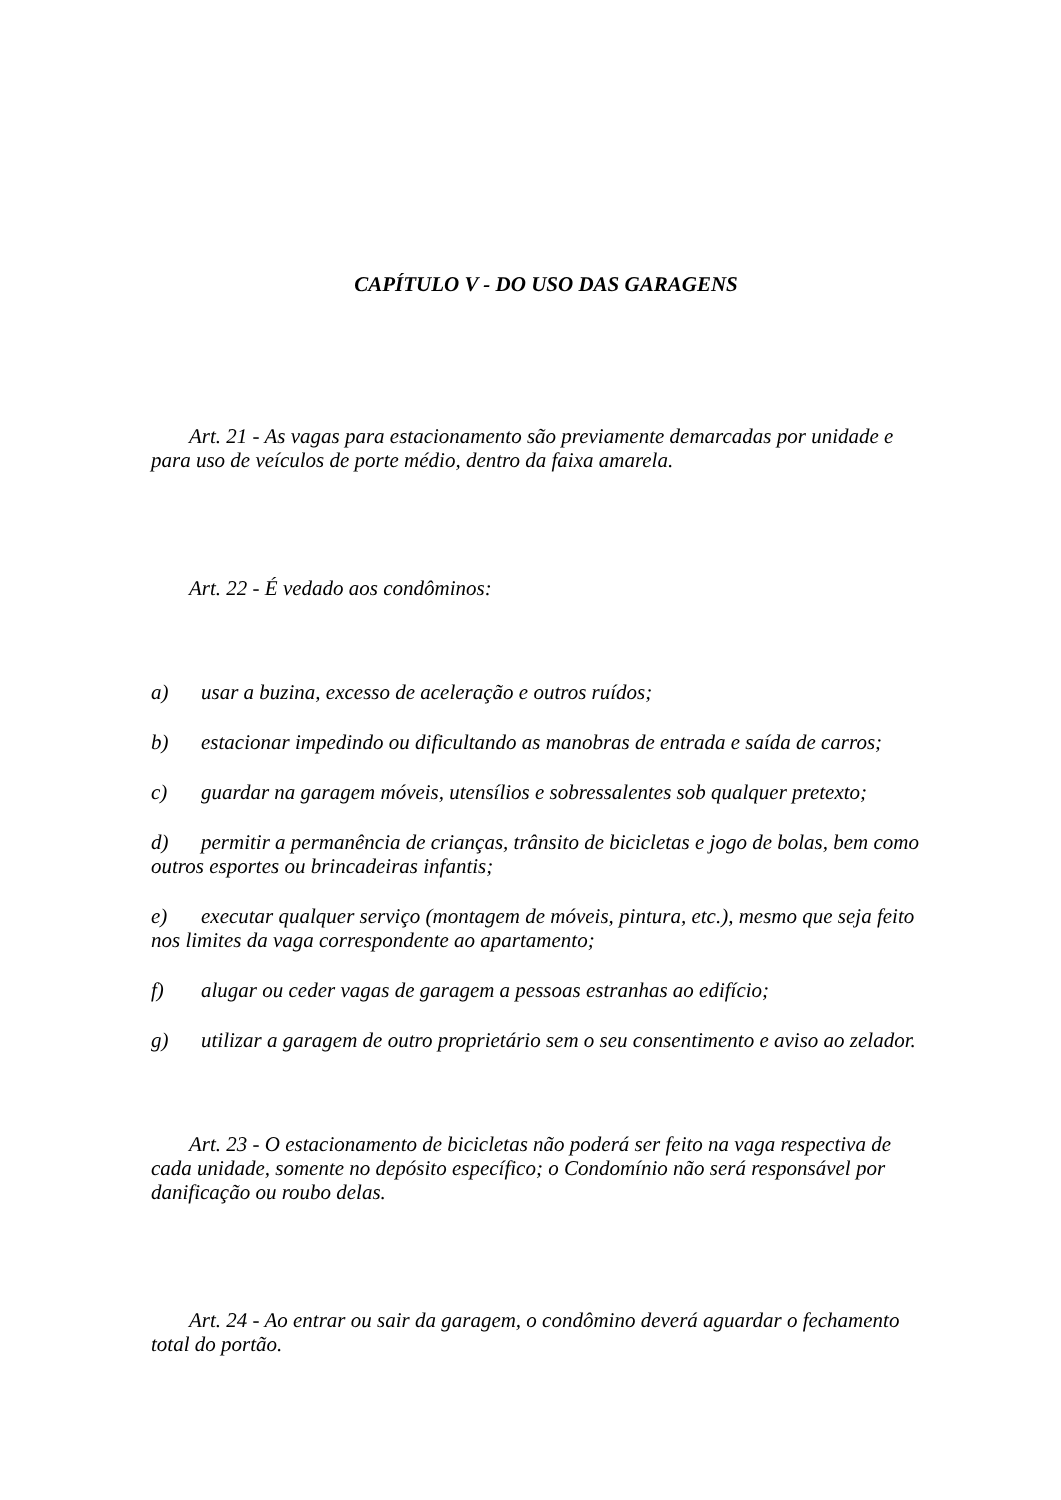CAPÍTULO V - DO USO DAS GARAGENS
Art. 21 - As vagas para estacionamento são previamente demarcadas por unidade e para uso de veículos de porte médio, dentro da faixa amarela.
Art. 22 - É vedado aos condôminos:
a) usar a buzina, excesso de aceleração e outros ruídos;
b) estacionar impedindo ou dificultando as manobras de entrada e saída de carros;
c) guardar na garagem móveis, utensílios e sobressalentes sob qualquer pretexto;
d) permitir a permanência de crianças, trânsito de bicicletas e jogo de bolas, bem como outros esportes ou brincadeiras infantis;
e) executar qualquer serviço (montagem de móveis, pintura, etc.), mesmo que seja feito nos limites da vaga correspondente ao apartamento;
f) alugar ou ceder vagas de garagem a pessoas estranhas ao edifício;
g) utilizar a garagem de outro proprietário sem o seu consentimento e aviso ao zelador.
Art. 23 - O estacionamento de bicicletas não poderá ser feito na vaga respectiva de cada unidade, somente no depósito específico; o Condomínio não será responsável por danificação ou roubo delas.
Art. 24 - Ao entrar ou sair da garagem, o condômino deverá aguardar o fechamento total do portão.